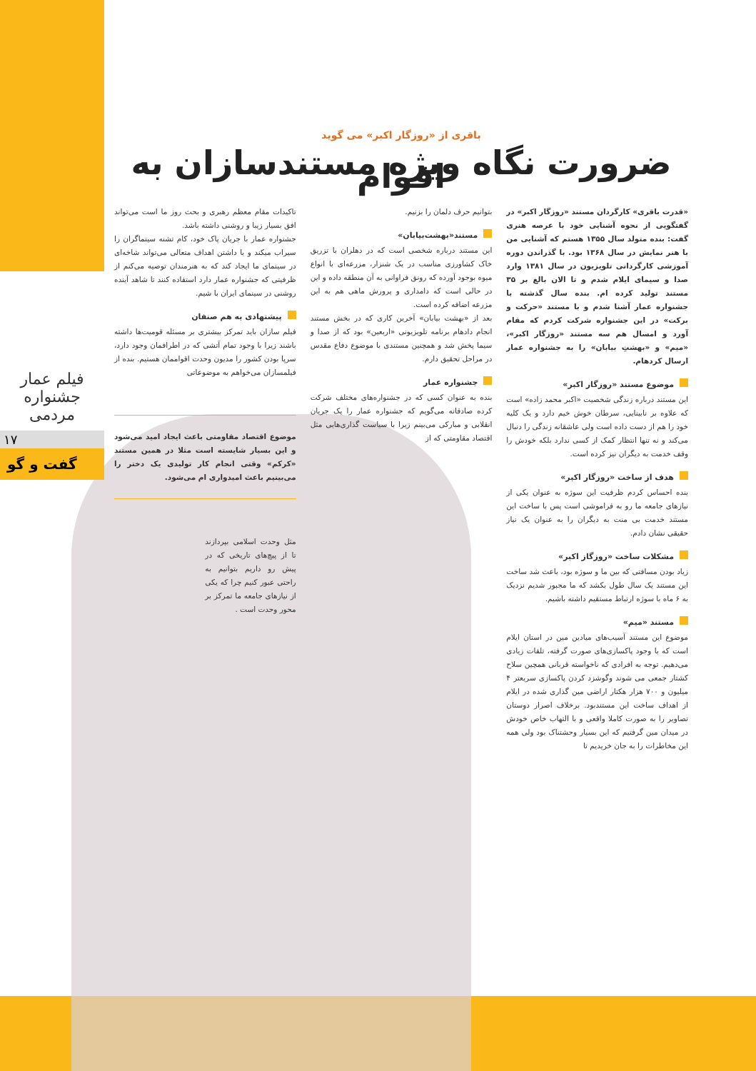فیلم عمار جشنواره مردمی
۱۷
گفت و گو
باقری از «روزگار اکبر» می گوید
ضرورت نگاه ویژه مستندسازان به اقوام
«قدرت باقری» کارگردان مستند «روزگار اکبر» در گفتگویی از نحوه آشنایی خود با عرصه هنری گفت: بنده متولد سال ۱۳۵۵ هستم که آشنایی من با هنر نمایش در سال ۱۳۶۸ بود. با گذراندن دوره آموزشی کارگردانی تلویزیون در سال ۱۳۸۱ وارد صدا و سیمای ایلام شدم و تا الان بالغ بر ۳۵ مستند تولید کرده ام. بنده سال گذشته با جشنواره عمار آشنا شدم و با مستند «حرکت و برکت» در این جشنواره شرکت کردم که مقام آورد و امسال هم سه مستند «روزگار اکبر»، «میم» و «بهشتِ بیابان» را به جشنواره عمار ارسال کردهام.
موضوع مستند «روزگار اکبر»
این مستند درباره زندگی شخصیت «اکبر محمد زاده» است که علاوه بر نابینایی، سرطان خوش خیم دارد و یک کلیه خود را هم از دست داده است ولی عاشقانه زندگی را دنبال می‌کند و نه تنها انتظار کمک از کسی ندارد بلکه خودش را وقف خدمت به دیگران نیز کرده است.
هدف از ساخت «روزگار اکبر»
بنده احساس کردم ظرفیت این سوژه به عنوان یکی از نیازهای جامعه ما رو به فراموشی است پس با ساخت این مستند خدمت بی منت به دیگران را به عنوان یک نیاز حقیقی نشان دادم.
مشکلات ساخت «روزگاز اکبر»
زیاد بودن مسافتی که بین ما و سوژه بود، باعث شد ساخت این مستند یک سال طول بکشد که ما مجبور شدیم نزدیک به ۶ ماه با سوژه ارتباط مستقیم داشته باشیم.
مستند «میم»
موضوع این مستند آسیب‌های میادین مین در استان ایلام است که با وجود پاکسازی‌های صورت گرفته، تلفات زیادی می‌دهیم. توجه به افرادی که ناخواسته قربانی همچین سلاح کشتار جمعی می شوند وگوشزد کردن پاکسازی سریعتر ۴ میلیون و ۷۰۰ هزار هکتار اراضی مین گذاری شده در ایلام از اهداف ساخت این مستندبود. برخلاف اصرار دوستان تصاویر را به صورت کاملا واقعی و با التهاب خاص خودش در میدان مین گرفتیم که این بسیار وحشتناک بود ولی همه این مخاطرات را به جان خریدیم تا
بتوانیم حرف دلمان را بزنیم.
مستند«بهشت‌بیابان»
این مستند درباره شخصی است که در دهلران با تزریق خاک کشاورزی مناسب در یک شنزار، مزرعه‌ای با انواع میوه بوجود آورده که رونق فراوانی به آن منطقه داده و این در حالی است که دامداری و پرورش ماهی هم به این مزرعه اضافه کرده است.
بعد از «بهشت بیابان» آخرین کاری که در بخش مستند انجام دادهام برنامه تلویزیونی «اربعین» بود که از صدا و سیما پخش شد و همچنین مستندی با موضوع دفاع مقدس در مراحل تحقیق دارم.
جشنواره عمار
بنده به عنوان کسی که در جشنواره‌های مختلف شرکت کرده صادقانه می‌گویم که جشنواره عمار را یک جریان انقلابی و مبارکی می‌بینم زیرا با سیاست گذاری‌هایی مثل اقتصاد مقاومتی که از
تاکیدات مقام معظم رهبری و بحث روز ما است می‌تواند افق بسیار زیبا و روشنی داشته باشد.
جشنواره عمار با جریان پاک خود، کام تشنه سینماگران را سیراب میکند و با داشتن اهداف متعالی می‌تواند شاخه‌ای در سینمای ما ایجاد کند که به هنرمندان توصیه می‌کنم از ظرفیتی که جشنواره عمار دارد استفاده کنند تا شاهد آینده روشنی در سینمای ایران با شیم.
پیشنهادی به هم صنفان
فیلم سازان باید تمرکز بیشتری بر مسئله قومیت‌ها داشته باشند زیرا با وجود تمام آتشی که در اطرافمان وجود دارد، سرپا بودن کشور را مدیون وحدت اقواممان هستیم. بنده از فیلمسازان می‌خواهم به موضوعاتی
موضوع اقتصاد مقاومتی باعث ایجاد امید می‌شود و این بسیار شایسته است مثلا در همین مستند «کرکم» وقتی انجام کار تولیدی یک دختر را می‌بینیم باعث امیدواری ام می‌شود.
مثل وحدت اسلامی بپردازند تا از پیچ‌های تاریخی که در پیش رو داریم بتوانیم به راحتی عبور کنیم چرا که یکی از نیازهای جامعه ما تمرکز بر محور وحدت است .